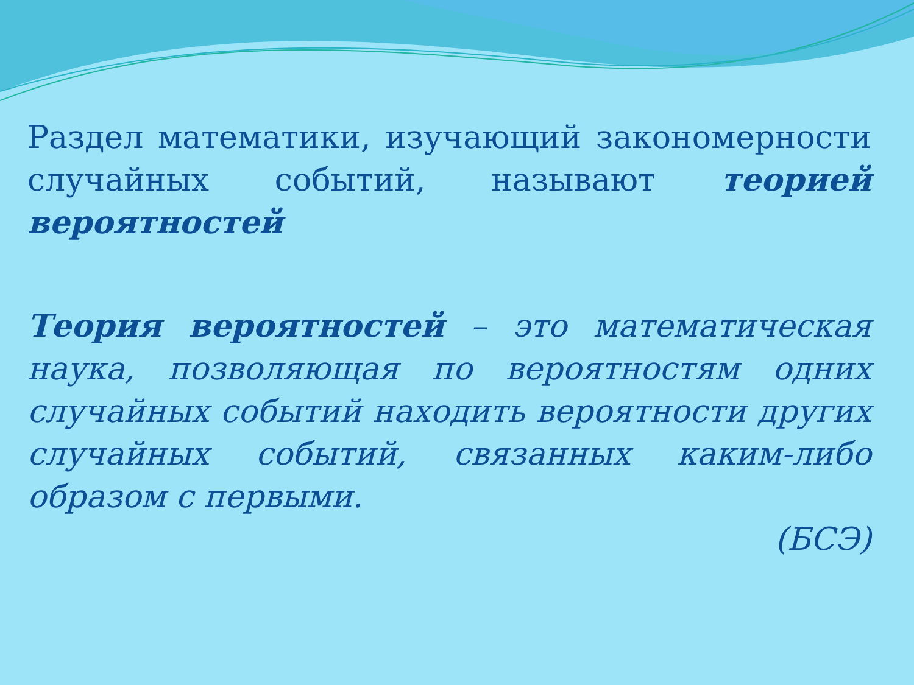Раздел математики, изучающий закономерности случайных событий, называют теорией вероятностей
Теория вероятностей – это математическая наука, позволяющая по вероятностям одних случайных событий находить вероятности других случайных событий, связанных каким-либо образом с первыми.
(БСЭ)